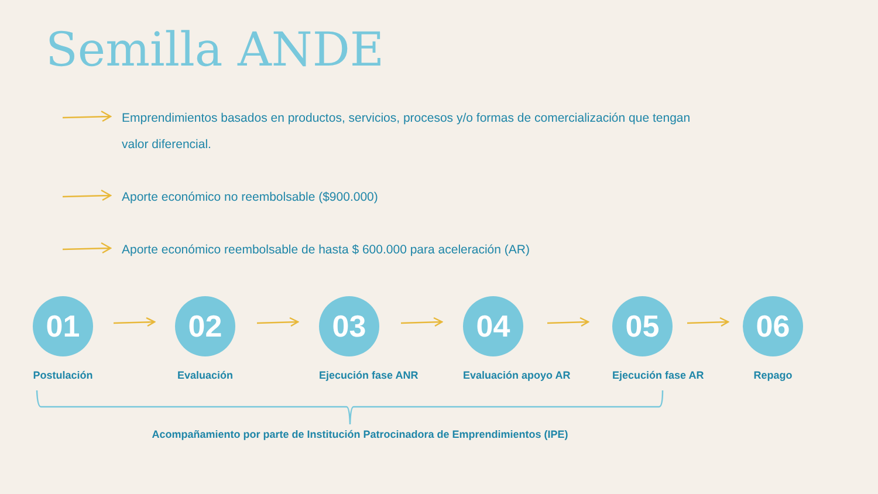Semilla ANDE
Emprendimientos basados en productos, servicios, procesos y/o formas de comercialización que tengan
valor diferencial.
Aporte económico no reembolsable ($900.000)
Aporte económico reembolsable de hasta $ 600.000 para aceleración (AR)
01
Postulación
02
Evaluación
03
Ejecución fase ANR
04
Evaluación apoyo AR
05
Ejecución fase AR
06
Repago
Acompañamiento por parte de Institución Patrocinadora de Emprendimientos (IPE)